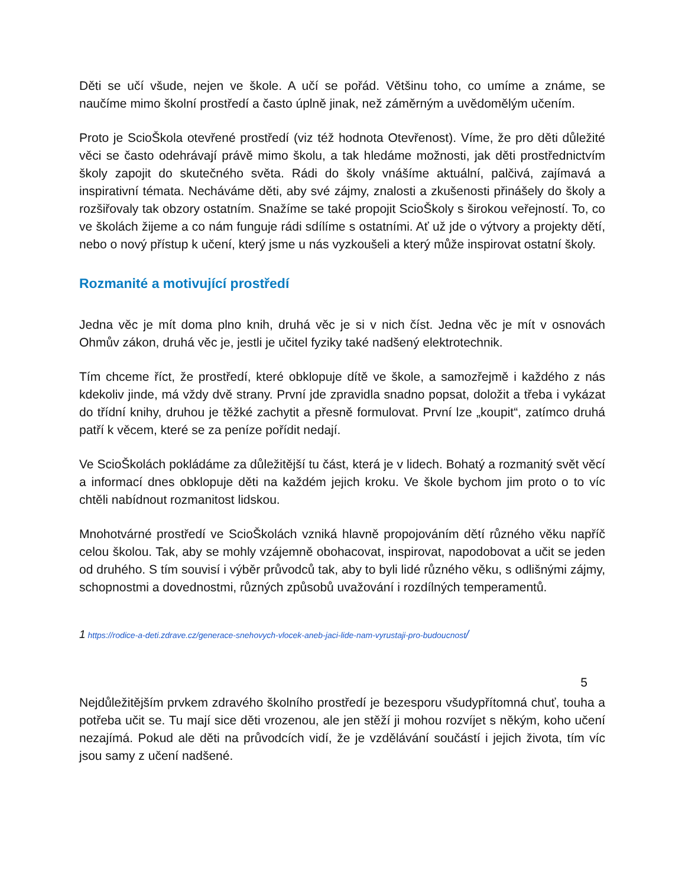Děti se učí všude, nejen ve škole. A učí se pořád. Většinu toho, co umíme a známe, se naučíme mimo školní prostředí a často úplně jinak, než záměrným a uvědomělým učením.
Proto je ScioŠkola otevřené prostředí (viz též hodnota Otevřenost). Víme, že pro děti důležité věci se často odehrávají právě mimo školu, a tak hledáme možnosti, jak děti prostřednictvím školy zapojit do skutečného světa. Rádi do školy vnášíme aktuální, palčivá, zajímavá a inspirativní témata. Necháváme děti, aby své zájmy, znalosti a zkušenosti přinášely do školy a rozšiřovaly tak obzory ostatním. Snažíme se také propojit ScioŠkoly s širokou veřejností. To, co ve školách žijeme a co nám funguje rádi sdílíme s ostatními. Ať už jde o výtvory a projekty dětí, nebo o nový přístup k učení, který jsme u nás vyzkoušeli a který může inspirovat ostatní školy.
Rozmanité a motivující prostředí
Jedna věc je mít doma plno knih, druhá věc je si v nich číst. Jedna věc je mít v osnovách Ohmův zákon, druhá věc je, jestli je učitel fyziky také nadšený elektrotechnik.
Tím chceme říct, že prostředí, které obklopuje dítě ve škole, a samozřejmě i každého z nás kdekoliv jinde, má vždy dvě strany. První jde zpravidla snadno popsat, doložit a třeba i vykázat do třídní knihy, druhou je těžké zachytit a přesně formulovat. První lze „koupit“, zatímco druhá patří k věcem, které se za peníze pořídit nedají.
Ve ScioŠkolách pokládáme za důležitější tu část, která je v lidech. Bohatý a rozmanitý svět věcí a informací dnes obklopuje děti na každém jejich kroku. Ve škole bychom jim proto o to víc chtěli nabídnout rozmanitost lidskou.
Mnohotvárné prostředí ve ScioŠkolách vzniká hlavně propojováním dětí různého věku napříč celou školou. Tak, aby se mohly vzájemně obohacovat, inspirovat, napodobovat a učit se jeden od druhého. S tím souvisí i výběr průvodců tak, aby to byli lidé různého věku, s odlišnými zájmy, schopnostmi a dovednostmi, různých způsobů uvažování i rozdílných temperamentů.
1 https://rodice-a-deti.zdrave.cz/generace-snehovych-vlocek-aneb-jaci-lide-nam-vyrustaji-pro-budoucnost/
5
Nejdůležitějším prvkem zdravého školního prostředí je bezesporu všudypřítomná chuť, touha a potřeba učit se. Tu mají sice děti vrozenou, ale jen stěží ji mohou rozvíjet s někým, koho učení nezajímá. Pokud ale děti na průvodcích vidí, že je vzdělávání součástí i jejich života, tím víc jsou samy z učení nadšené.